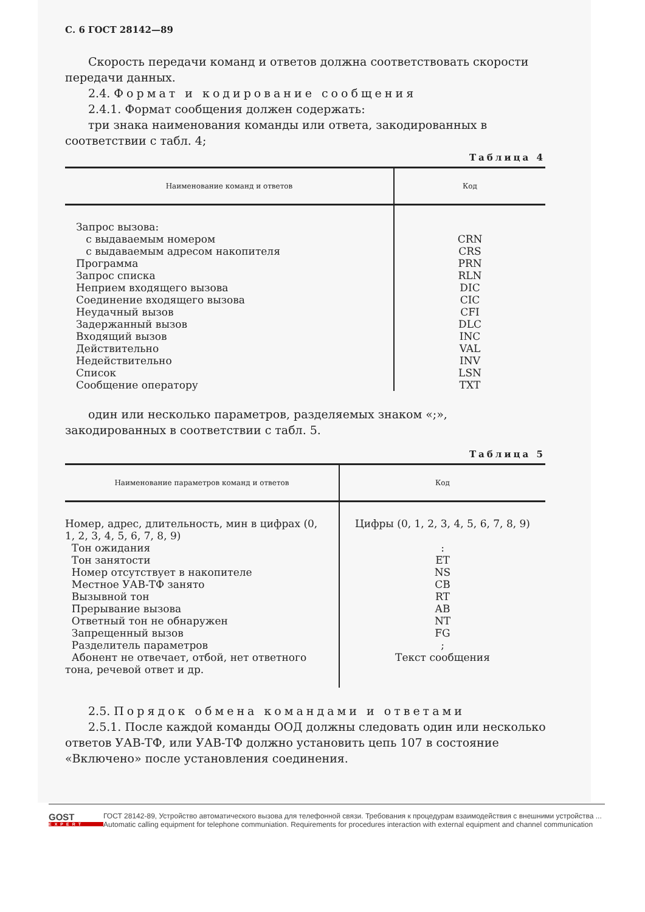С. 6 ГОСТ 28142—89
Скорость передачи команд и ответов должна соответствовать скорости передачи данных.
2.4. Формат и кодирование сообщения
2.4.1. Формат сообщения должен содержать:
три знака наименования команды или ответа, закодированных в соответствии с табл. 4;
Таблица 4
| Наименование команд и ответов | Код |
| --- | --- |
| Запрос вызова: с выдаваемым номером с выдаваемым адресом накопителя Программа Запрос списка Неприем входящего вызова Соединение входящего вызова Неудачный вызов Задержанный вызов Входящий вызов Действительно Недействительно Список Сообщение оператору | CRN CRS PRN RLN DIC CIC CFI DLC INC VAL INV LSN TXT |
один или несколько параметров, разделяемых знаком «;», закодированных в соответствии с табл. 5.
Таблица 5
| Наименование параметров команд и ответов | Код |
| --- | --- |
| Номер, адрес, длительность, мин в цифрах (0, 1, 2, 3, 4, 5, 6, 7, 8, 9) Тон ожидания Тон занятости Номер отсутствует в накопителе Местное УАВ-ТФ занято Вызывной тон Прерывание вызова Ответный тон не обнаружен Запрещенный вызов Разделитель параметров Абонент не отвечает, отбой, нет ответного тона, речевой ответ и др. | Цифры (0, 1, 2, 3, 4, 5, 6, 7, 8, 9) : ET NS CB RT AB NT FG ; Текст сообщения |
2.5. Порядок обмена командами и ответами
2.5.1. После каждой команды ООД должны следовать один или несколько ответов УАВ-ТФ, или УАВ-ТФ должно установить цепь 107 в состояние «Включено» после установления соединения.
GOST
EXPERT
ГОСТ 28142-89, Устройство автоматического вызова для телефонной связи. Требования к процедурам взаимодействия с внешними устройства ...
Automatic calling equipment for telephone communiation. Requirements for procedures interaction with external equipment and channel communication